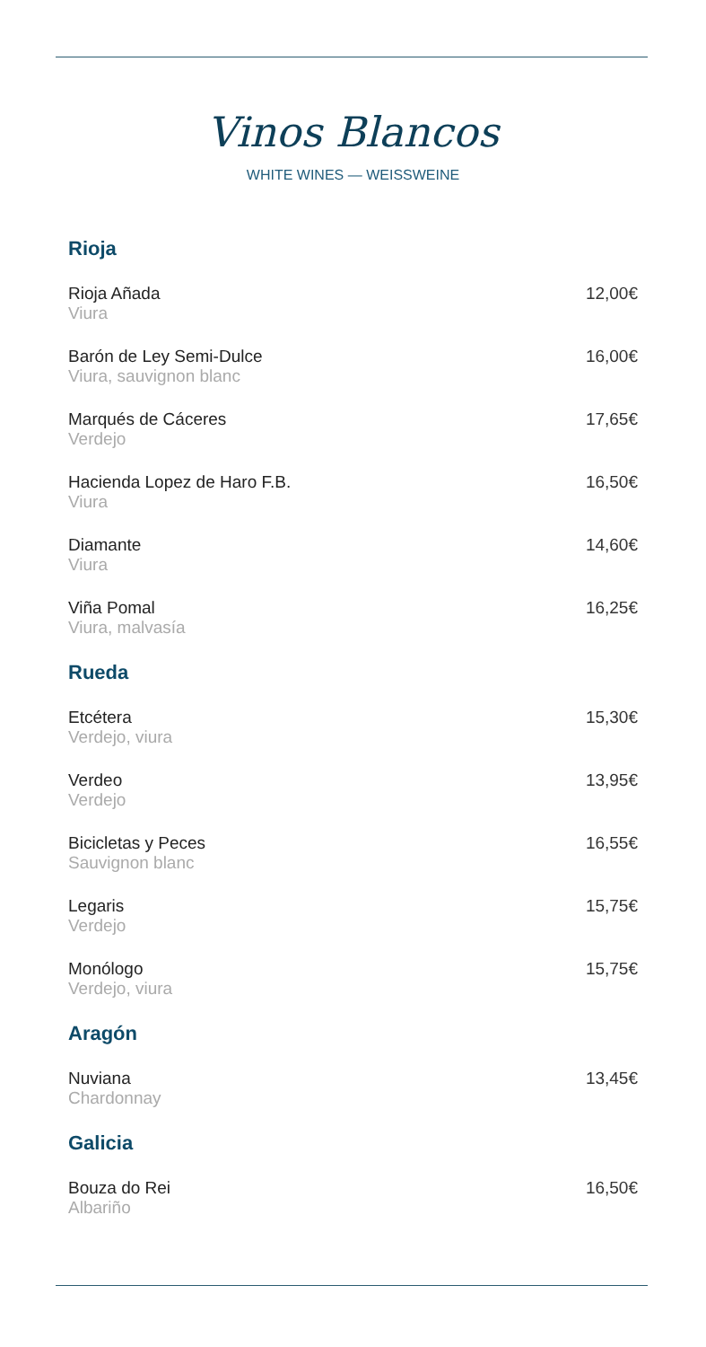Vinos Blancos
WHITE WINES — WEISSWEINE
Rioja
Rioja Añada
Viura
12,00€
Barón de Ley Semi-Dulce
Viura, sauvignon blanc
16,00€
Marqués de Cáceres
Verdejo
17,65€
Hacienda Lopez de Haro F.B.
Viura
16,50€
Diamante
Viura
14,60€
Viña Pomal
Viura, malvasía
16,25€
Rueda
Etcétera
Verdejo, viura
15,30€
Verdeo
Verdejo
13,95€
Bicicletas y Peces
Sauvignon blanc
16,55€
Legaris
Verdejo
15,75€
Monólogo
Verdejo, viura
15,75€
Aragón
Nuviana
Chardonnay
13,45€
Galicia
Bouza do Rei
Albariño
16,50€